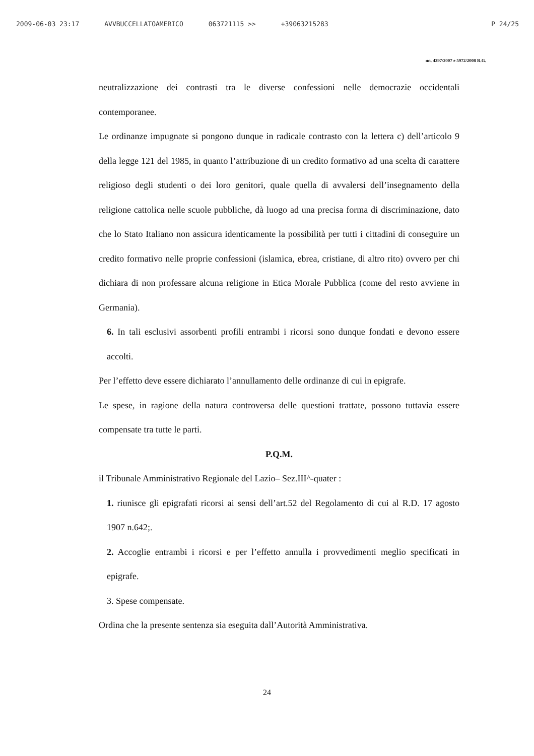2009-06-03 23:17 AVVBUCCELLATOAMERICO 063721115 >> +39063215283 P 24/25
nn. 4297/2007 e 5972/2008 R.G.
neutralizzazione dei contrasti tra le diverse confessioni nelle democrazie occidentali contemporanee.
Le ordinanze impugnate si pongono dunque in radicale contrasto con la lettera c) dell’articolo 9 della legge 121 del 1985, in quanto l’attribuzione di un credito formativo ad una scelta di carattere religioso degli studenti o dei loro genitori, quale quella di avvalersi dell’insegnamento della religione cattolica nelle scuole pubbliche, dà luogo ad una precisa forma di discriminazione, dato che lo Stato Italiano non assicura identicamente la possibilità per tutti i cittadini di conseguire un credito formativo nelle proprie confessioni (islamica, ebrea, cristiane, di altro rito) ovvero per chi dichiara di non professare alcuna religione in Etica Morale Pubblica (come del resto avviene in Germania).
6. In tali esclusivi assorbenti profili entrambi i ricorsi sono dunque fondati e devono essere accolti.
Per l’effetto deve essere dichiarato l’annullamento delle ordinanze di cui in epigrafe.
Le spese, in ragione della natura controversa delle questioni trattate, possono tuttavia essere compensate tra tutte le parti.
P.Q.M.
il Tribunale Amministrativo Regionale del Lazio– Sez.III^-quater :
1. riunisce gli epigrafati ricorsi ai sensi dell’art.52 del Regolamento di cui al R.D. 17 agosto 1907 n.642;.
2. Accoglie entrambi i ricorsi e per l’effetto annulla i provvedimenti meglio specificati in epigrafe.
3. Spese compensate.
Ordina che la presente sentenza sia eseguita dall’Autorità Amministrativa.
24